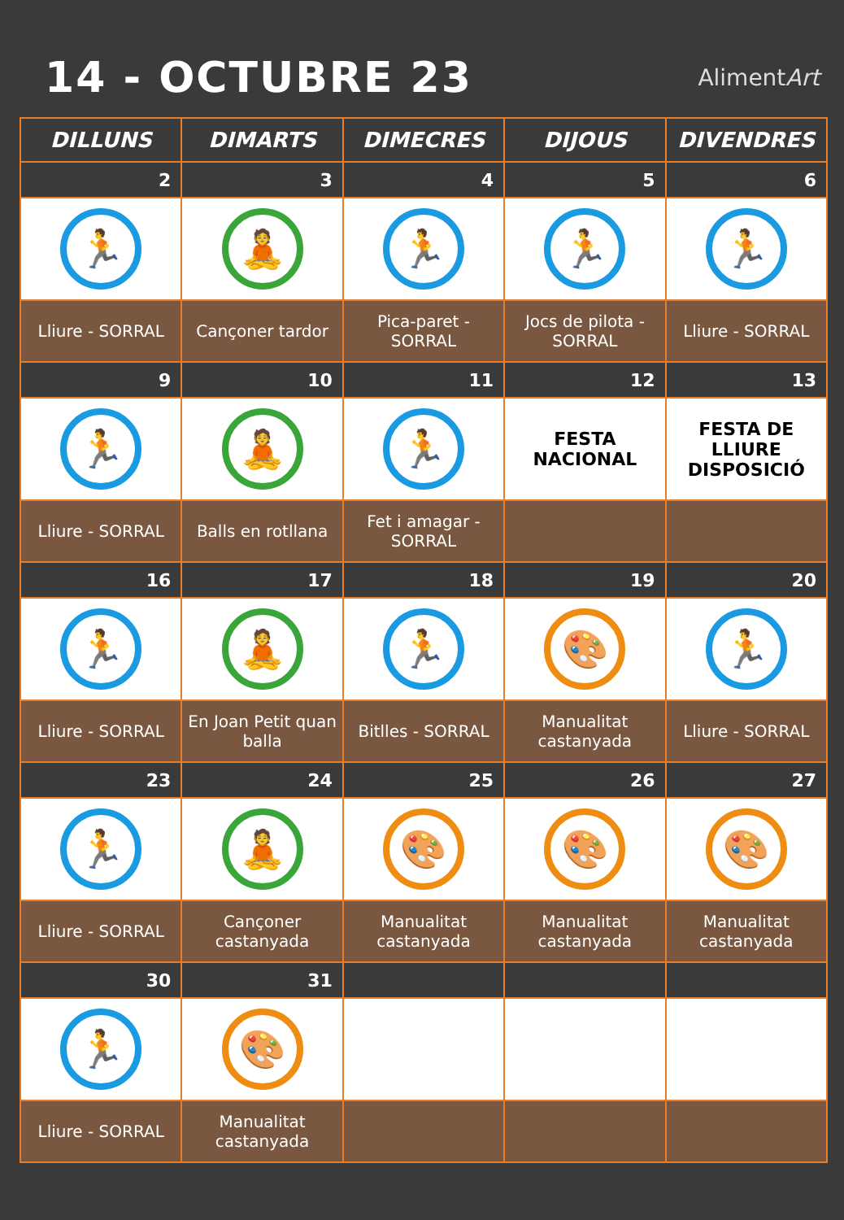14 - OCTUBRE 23
AlimentArt
| DILLUNS | DIMARTS | DIMECRES | DIJOUS | DIVENDRES |
| --- | --- | --- | --- | --- |
| 2 | 3 | 4 | 5 | 6 |
| 🏃 | 🧘 | 🏃 | 🏃 | 🏃 |
| Lliure - SORRAL | Cançoner tardor | Pica-paret - SORRAL | Jocs de pilota - SORRAL | Lliure - SORRAL |
| 9 | 10 | 11 | 12 | 13 |
| 🏃 | 🧘 | 🏃 | FESTA NACIONAL | FESTA DE LLIURE DISPOSICIÓ |
| Lliure - SORRAL | Balls en rotllana | Fet i amagar - SORRAL | | |
| 16 | 17 | 18 | 19 | 20 |
| 🏃 | 🧘 | 🏃 | 🎨 | 🏃 |
| Lliure - SORRAL | En Joan Petit quan balla | Bitlles - SORRAL | Manualitat castanyada | Lliure - SORRAL |
| 23 | 24 | 25 | 26 | 27 |
| 🏃 | 🧘 | 🎨 | 🎨 | 🎨 |
| Lliure - SORRAL | Cançoner castanyada | Manualitat castanyada | Manualitat castanyada | Manualitat castanyada |
| 30 | 31 | | | |
| 🏃 | 🎨 | | | |
| Lliure - SORRAL | Manualitat castanyada | | | |